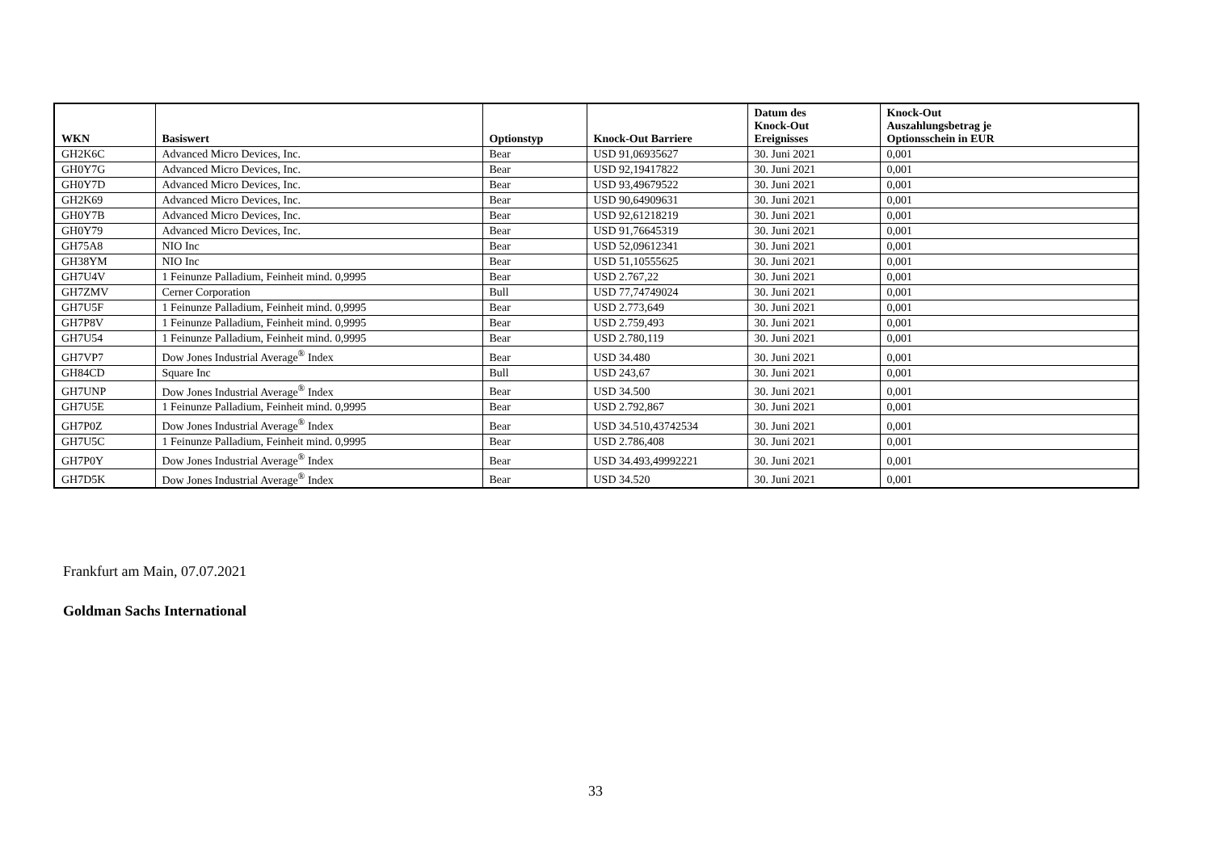| WKN | Basiswert | Optionstyp | Knock-Out Barriere | Datum des Knock-Out Ereignisses | Knock-Out Auszahlungsbetrag je Optionsschein in EUR |
| --- | --- | --- | --- | --- | --- |
| GH2K6C | Advanced Micro Devices, Inc. | Bear | USD 91,06935627 | 30. Juni 2021 | 0,001 |
| GH0Y7G | Advanced Micro Devices, Inc. | Bear | USD 92,19417822 | 30. Juni 2021 | 0,001 |
| GH0Y7D | Advanced Micro Devices, Inc. | Bear | USD 93,49679522 | 30. Juni 2021 | 0,001 |
| GH2K69 | Advanced Micro Devices, Inc. | Bear | USD 90,64909631 | 30. Juni 2021 | 0,001 |
| GH0Y7B | Advanced Micro Devices, Inc. | Bear | USD 92,61218219 | 30. Juni 2021 | 0,001 |
| GH0Y79 | Advanced Micro Devices, Inc. | Bear | USD 91,76645319 | 30. Juni 2021 | 0,001 |
| GH75A8 | NIO Inc | Bear | USD 52,09612341 | 30. Juni 2021 | 0,001 |
| GH38YM | NIO Inc | Bear | USD 51,10555625 | 30. Juni 2021 | 0,001 |
| GH7U4V | 1 Feinunze Palladium, Feinheit mind. 0,9995 | Bear | USD 2.767,22 | 30. Juni 2021 | 0,001 |
| GH7ZMV | Cerner Corporation | Bull | USD 77,74749024 | 30. Juni 2021 | 0,001 |
| GH7U5F | 1 Feinunze Palladium, Feinheit mind. 0,9995 | Bear | USD 2.773,649 | 30. Juni 2021 | 0,001 |
| GH7P8V | 1 Feinunze Palladium, Feinheit mind. 0,9995 | Bear | USD 2.759,493 | 30. Juni 2021 | 0,001 |
| GH7U54 | 1 Feinunze Palladium, Feinheit mind. 0,9995 | Bear | USD 2.780,119 | 30. Juni 2021 | 0,001 |
| GH7VP7 | Dow Jones Industrial Average<sup>®</sup> Index | Bear | USD 34.480 | 30. Juni 2021 | 0,001 |
| GH84CD | Square Inc | Bull | USD 243,67 | 30. Juni 2021 | 0,001 |
| GH7UNP | Dow Jones Industrial Average<sup>®</sup> Index | Bear | USD 34.500 | 30. Juni 2021 | 0,001 |
| GH7U5E | 1 Feinunze Palladium, Feinheit mind. 0,9995 | Bear | USD 2.792,867 | 30. Juni 2021 | 0,001 |
| GH7P0Z | Dow Jones Industrial Average<sup>®</sup> Index | Bear | USD 34.510,43742534 | 30. Juni 2021 | 0,001 |
| GH7U5C | 1 Feinunze Palladium, Feinheit mind. 0,9995 | Bear | USD 2.786,408 | 30. Juni 2021 | 0,001 |
| GH7P0Y | Dow Jones Industrial Average<sup>®</sup> Index | Bear | USD 34.493,49992221 | 30. Juni 2021 | 0,001 |
| GH7D5K | Dow Jones Industrial Average<sup>®</sup> Index | Bear | USD 34.520 | 30. Juni 2021 | 0,001 |
Frankfurt am Main, 07.07.2021
Goldman Sachs International
33